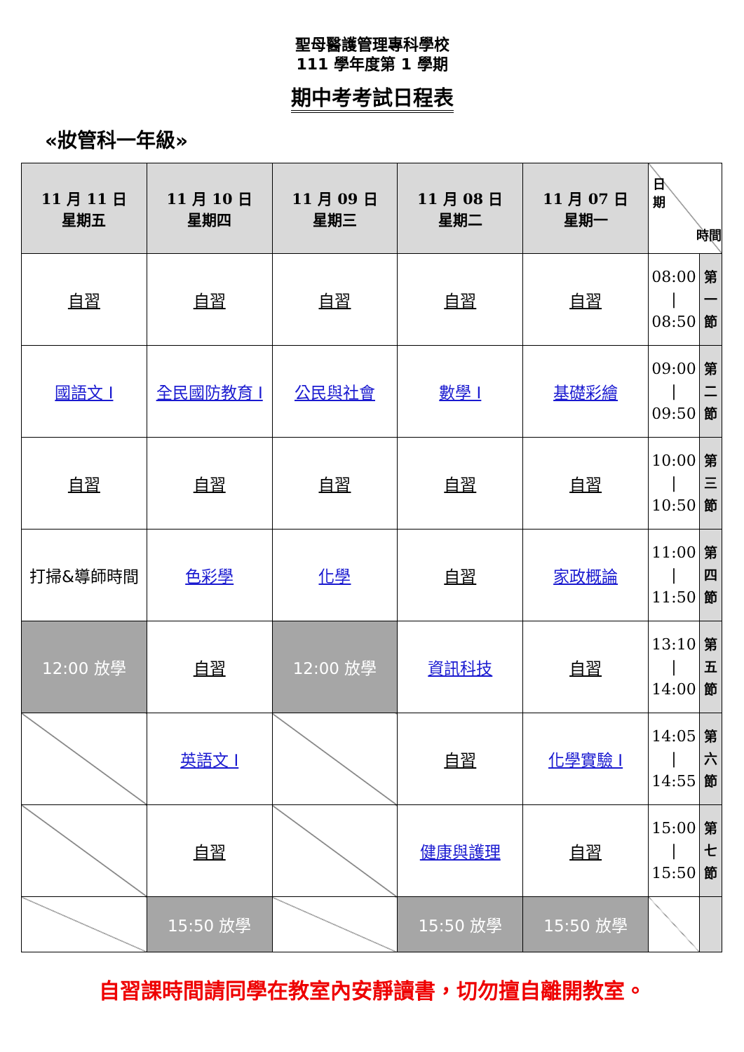聖母醫護管理專科學校
111 學年度第 1 學期
期中考考試日程表
«妝管科一年級»
| 11 月 11 日 星期五 | 11 月 10 日 星期四 | 11 月 09 日 星期三 | 11 月 08 日 星期二 | 11 月 07 日 星期一 | 日 期 時間 | |
| --- | --- | --- | --- | --- | --- | --- |
| 自習 | 自習 | 自習 | 自習 | 自習 | 08:00 / 08:50 | 第 一 節 |
| 國語文 I | 全民國防教育 I | 公民與社會 | 數學 I | 基礎彩繪 | 09:00 / 09:50 | 第 二 節 |
| 自習 | 自習 | 自習 | 自習 | 自習 | 10:00 / 10:50 | 第 三 節 |
| 打掃&導師時間 | 色彩學 | 化學 | 自習 | 家政概論 | 11:00 / 11:50 | 第 四 節 |
| 12:00 放學 | 自習 | 12:00 放學 | 資訊科技 | 自習 | 13:10 / 14:00 | 第 五 節 |
| | 英語文 I | | 自習 | 化學實驗 I | 14:05 / 14:55 | 第 六 節 |
| | 自習 | | 健康與護理 | 自習 | 15:00 / 15:50 | 第 七 節 |
| | 15:50 放學 | | 15:50 放學 | 15:50 放學 | | |
自習課時間請同學在教室內安靜讀書，切勿擅自離開教室。